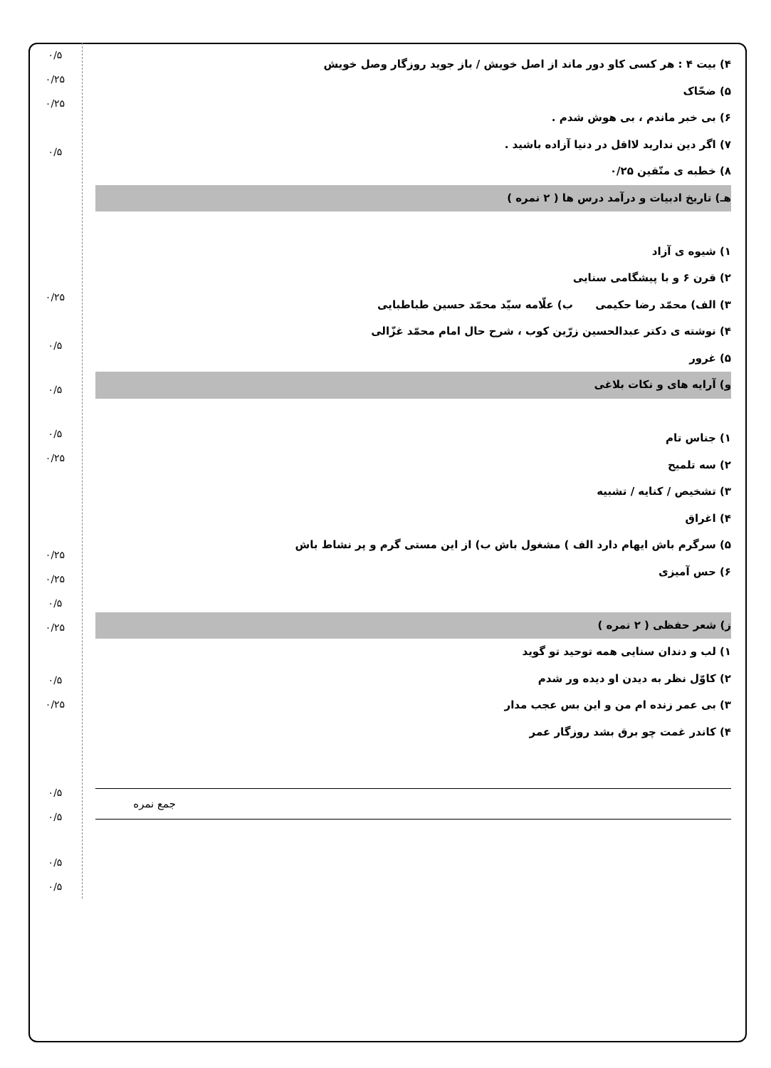۴) بیت ۴ : هر کسی کاو دور ماند از اصل خویش / باز جوید روزگار وصل خویش
۵) ضحّاک
۶) بی خبر ماندم ، بی هوش شدم .
۷) اگر دین ندارید لااقل در دنیا آزاده باشید .
۸) خطبه ی متّقین ۰/۲۵
هـ) تاریخ ادبیات و درآمد درس ها ( ۲ نمره )
۱) شیوه ی آزاد
۲) قرن ۶ و با پیشگامی سنایی
۳) الف) محمّد رضا حکیمی ب) علّامه سیّد محمّد حسین طباطبایی
۴) نوشته ی دکتر عبدالحسین زرّین کوب ، شرح حال امام محمّد غزّالی
۵) غرور
و) آرایه های و نکات بلاغی
۱) جناس تام
۲) سه تلمیح
۳) تشخیص / کنایه / تشبیه
۴) اغراق
۵) سرگرم باش ایهام دارد الف ) مشغول باش ب) از این مستی گرم و پر نشاط باش
۶) حس آمیزی
ز) شعر حفظی ( ۲ نمره )
۱) لب و دندان سنایی همه توحید تو گوید
۲) کاوّل نظر به دیدن او دیده ور شدم
۳) بی عمر زنده ام من و این بس عجب مدار
۴) کاندر غمت چو برق بشد روزگار عمر
جمع نمره
۰/۵
۰/۲۵
۰/۲۵
۰/۵
۰/۲۵
۰/۵
۰/۵
۰/۵
۰/۲۵
۰/۲۵
۰/۲۵
۰/۵
۰/۲۵
۰/۵
۰/۲۵
۰/۵
۰/۵
۰/۵
۰/۵